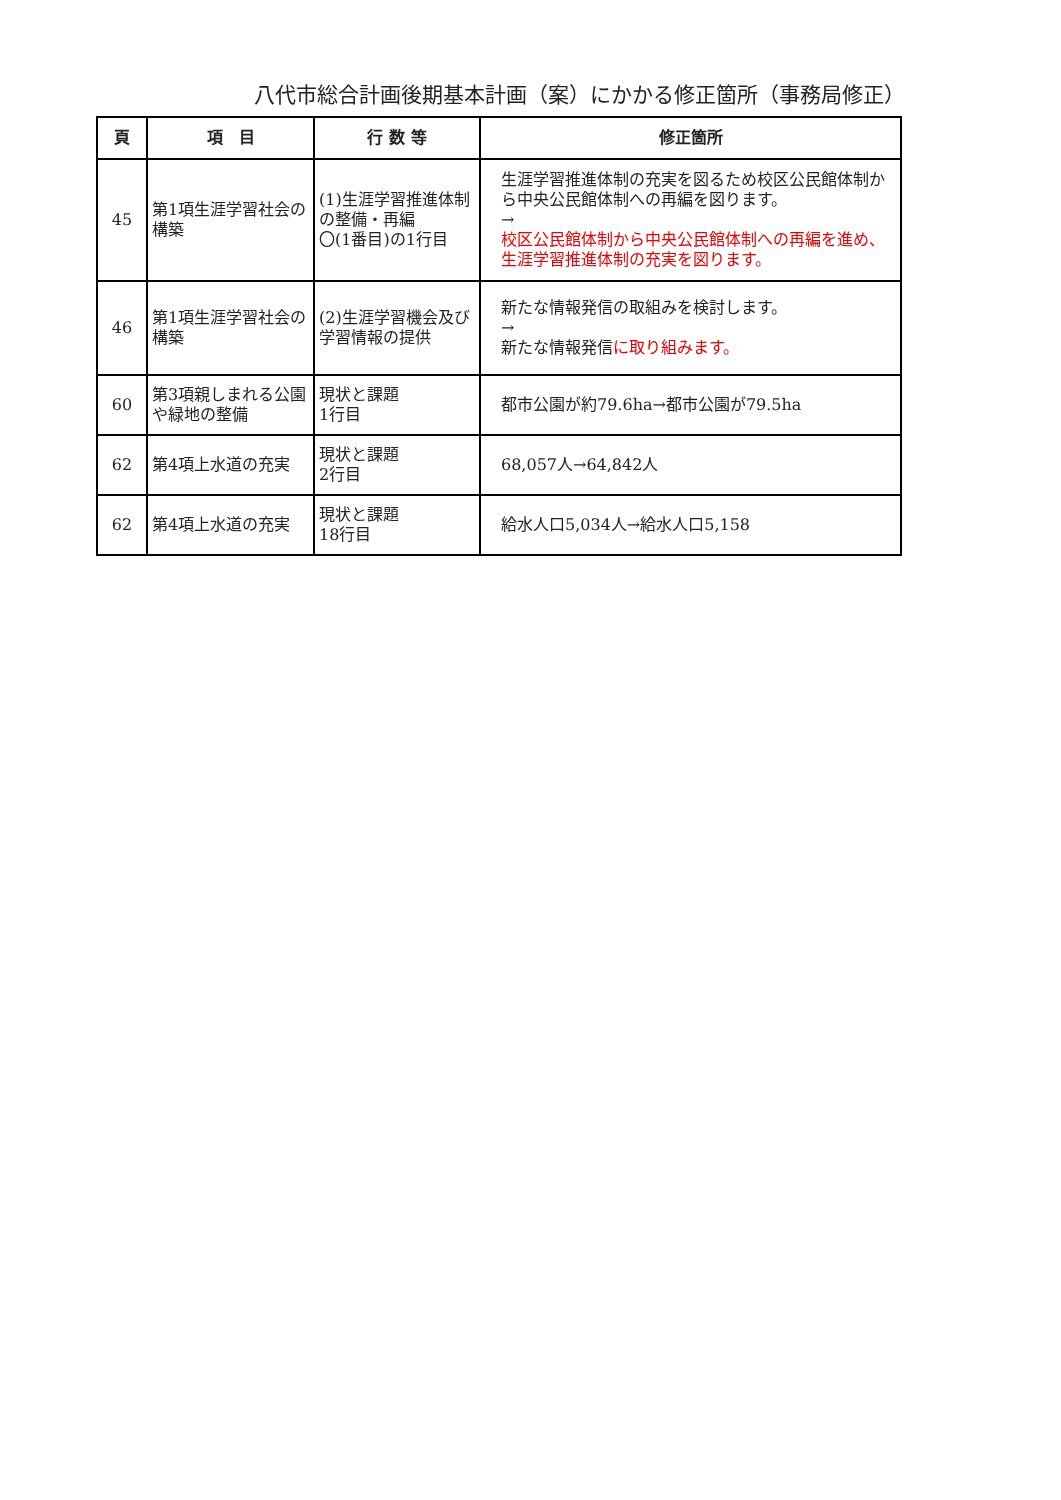八代市総合計画後期基本計画（案）にかかる修正箇所（事務局修正）
| 頁 | 項 目 | 行 数 等 | 修正箇所 |
| --- | --- | --- | --- |
| 45 | 第1項生涯学習社会の構築 | (1)生涯学習推進体制の整備・再編 〇(1番目)の1行目 | 生涯学習推進体制の充実を図るため校区公民館体制から中央公民館体制への再編を図ります。 → 校区公民館体制から中央公民館体制への再編を進め、生涯学習推進体制の充実を図ります。 |
| 46 | 第1項生涯学習社会の構築 | (2)生涯学習機会及び学習情報の提供 | 新たな情報発信の取組みを検討します。 → 新たな情報発信 に取り組みます。 |
| 60 | 第3項親しまれる公園や緑地の整備 | 現状と課題 1行目 | 都市公園が約79.6ha→都市公園が79.5ha |
| 62 | 第4項上水道の充実 | 現状と課題 2行目 | 68,057人→64,842人 |
| 62 | 第4項上水道の充実 | 現状と課題 18行目 | 給水人口5,034人→給水人口5,158 |